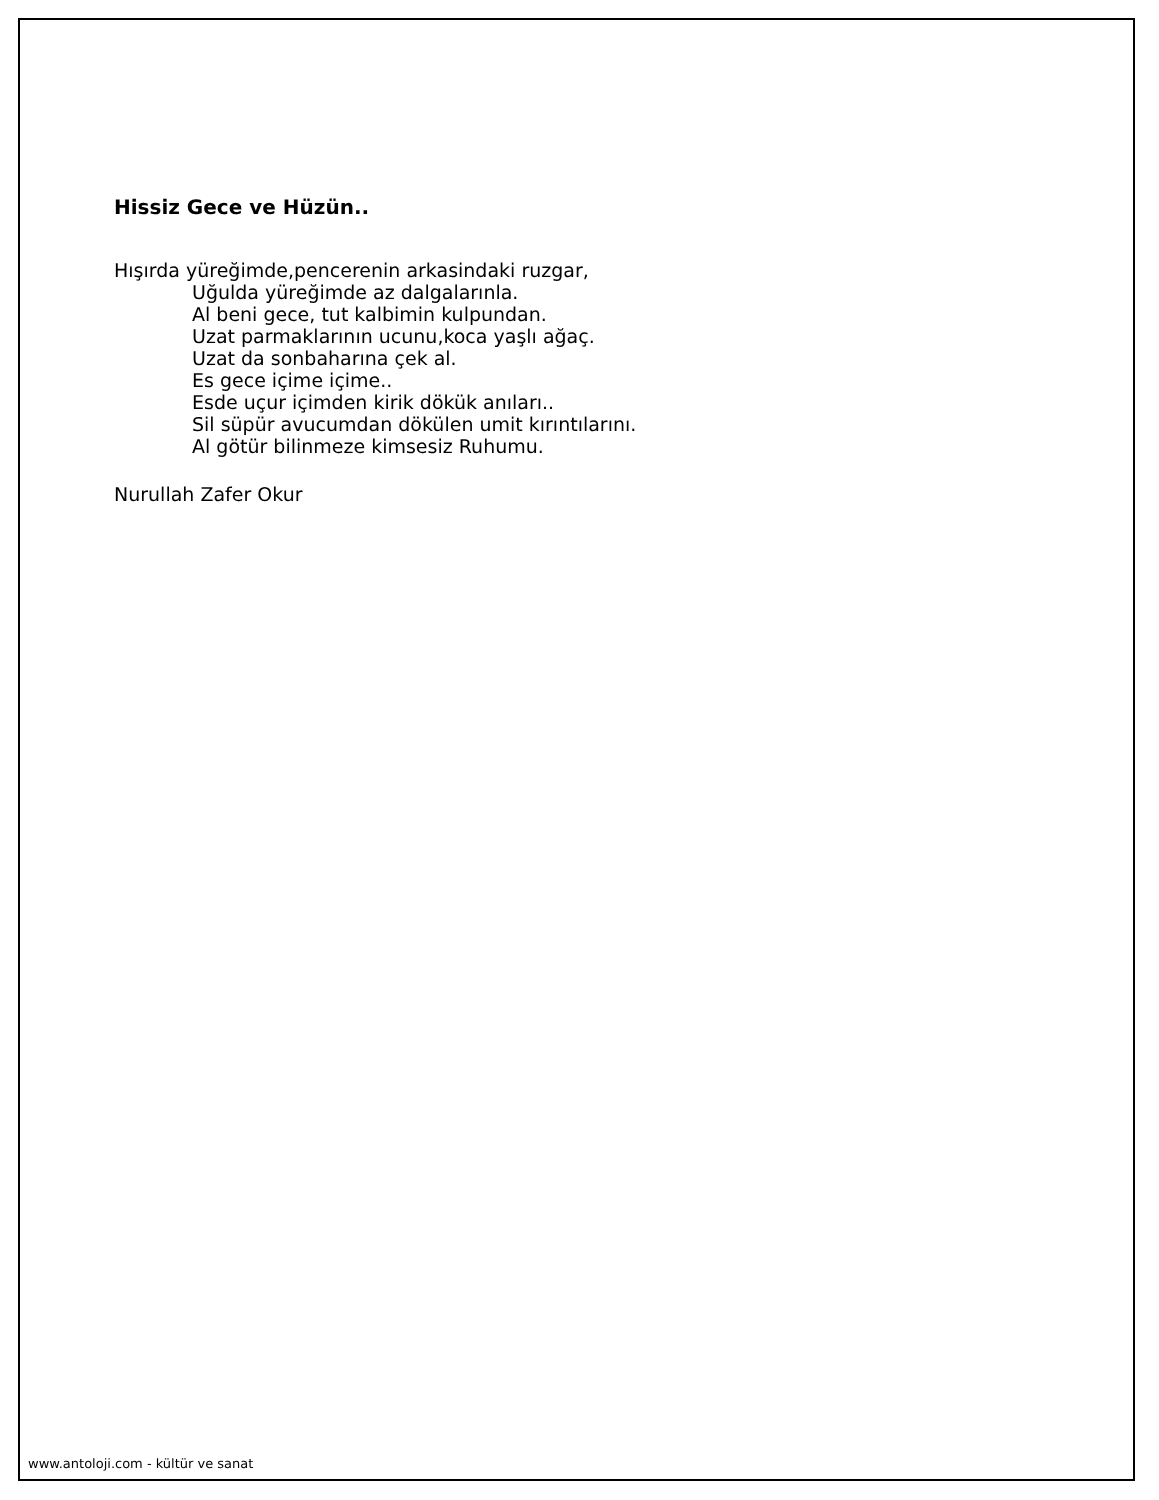Hissiz Gece ve Hüzün..
Hışırda yüreğimde,pencerenin arkasindaki ruzgar,
Uğulda yüreğimde az dalgalarınla.
Al beni gece, tut kalbimin kulpundan.
Uzat parmaklarının ucunu,koca yaşlı ağaç.
Uzat da sonbaharına çek al.
Es gece içime içime..
Esde uçur içimden kirik dökük anıları..
Sil süpür avucumdan dökülen umit kırıntılarını.
Al götür bilinmeze kimsesiz Ruhumu.
Nurullah Zafer Okur
www.antoloji.com - kültür ve sanat